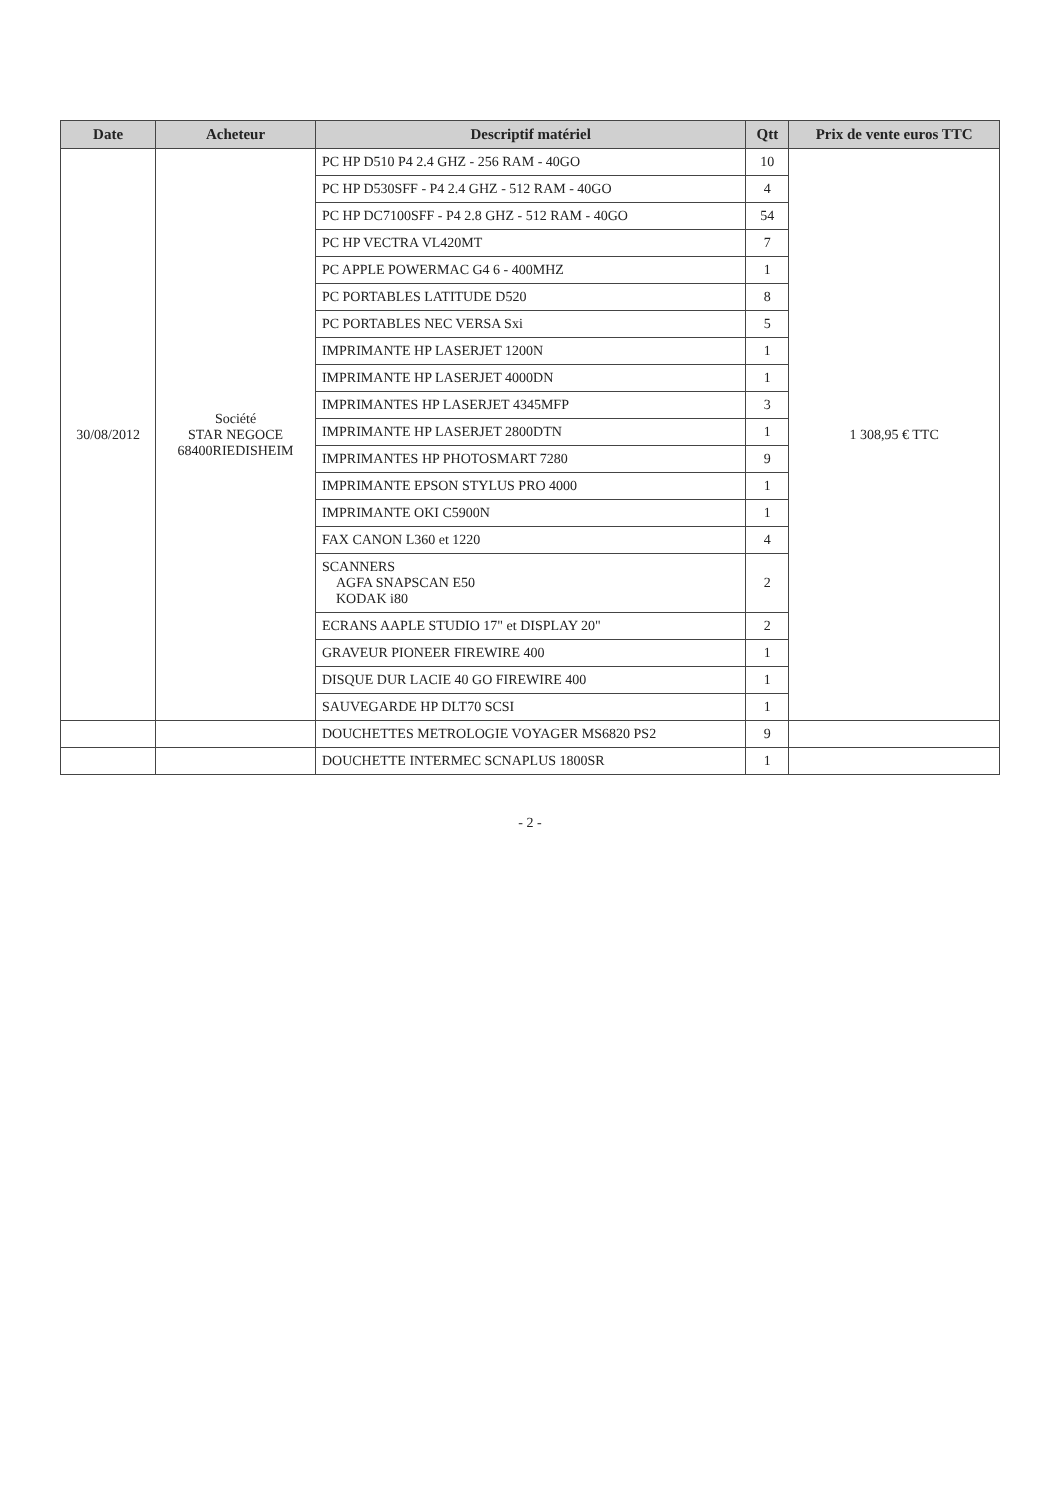| Date | Acheteur | Descriptif matériel | Qtt | Prix de vente euros TTC |
| --- | --- | --- | --- | --- |
| 30/08/2012 | Société STAR NEGOCE 68400RIEDISHEIM | PC HP D510 P4 2.4 GHZ - 256 RAM - 40GO | 10 | 1 308,95 € TTC |
| | | PC HP D530SFF - P4 2.4 GHZ - 512 RAM - 40GO | 4 | |
| | | PC HP DC7100SFF - P4 2.8 GHZ - 512 RAM - 40GO | 54 | |
| | | PC HP VECTRA VL420MT | 7 | |
| | | PC APPLE POWERMAC G4 6 - 400MHZ | 1 | |
| | | PC PORTABLES LATITUDE D520 | 8 | |
| | | PC PORTABLES NEC VERSA Sxi | 5 | |
| | | IMPRIMANTE HP LASERJET 1200N | 1 | |
| | | IMPRIMANTE HP LASERJET 4000DN | 1 | |
| | | IMPRIMANTES HP LASERJET 4345MFP | 3 | |
| | | IMPRIMANTE HP LASERJET 2800DTN | 1 | |
| | | IMPRIMANTES HP PHOTOSMART 7280 | 9 | |
| | | IMPRIMANTE EPSON STYLUS PRO 4000 | 1 | |
| | | IMPRIMANTE OKI C5900N | 1 | |
| | | FAX CANON L360 et 1220 | 4 | |
| | | SCANNERS AGFA SNAPSCAN E50 KODAK i80 | 2 | |
| | | ECRANS AAPLE STUDIO 17" et DISPLAY 20" | 2 | |
| | | GRAVEUR PIONEER FIREWIRE 400 | 1 | |
| | | DISQUE DUR LACIE 40 GO FIREWIRE 400 | 1 | |
| | | SAUVEGARDE HP DLT70 SCSI | 1 | |
| | | DOUCHETTES METROLOGIE VOYAGER MS6820 PS2 | 9 | |
| | | DOUCHETTE INTERMEC SCNAPLUS 1800SR | 1 | |
- 2 -